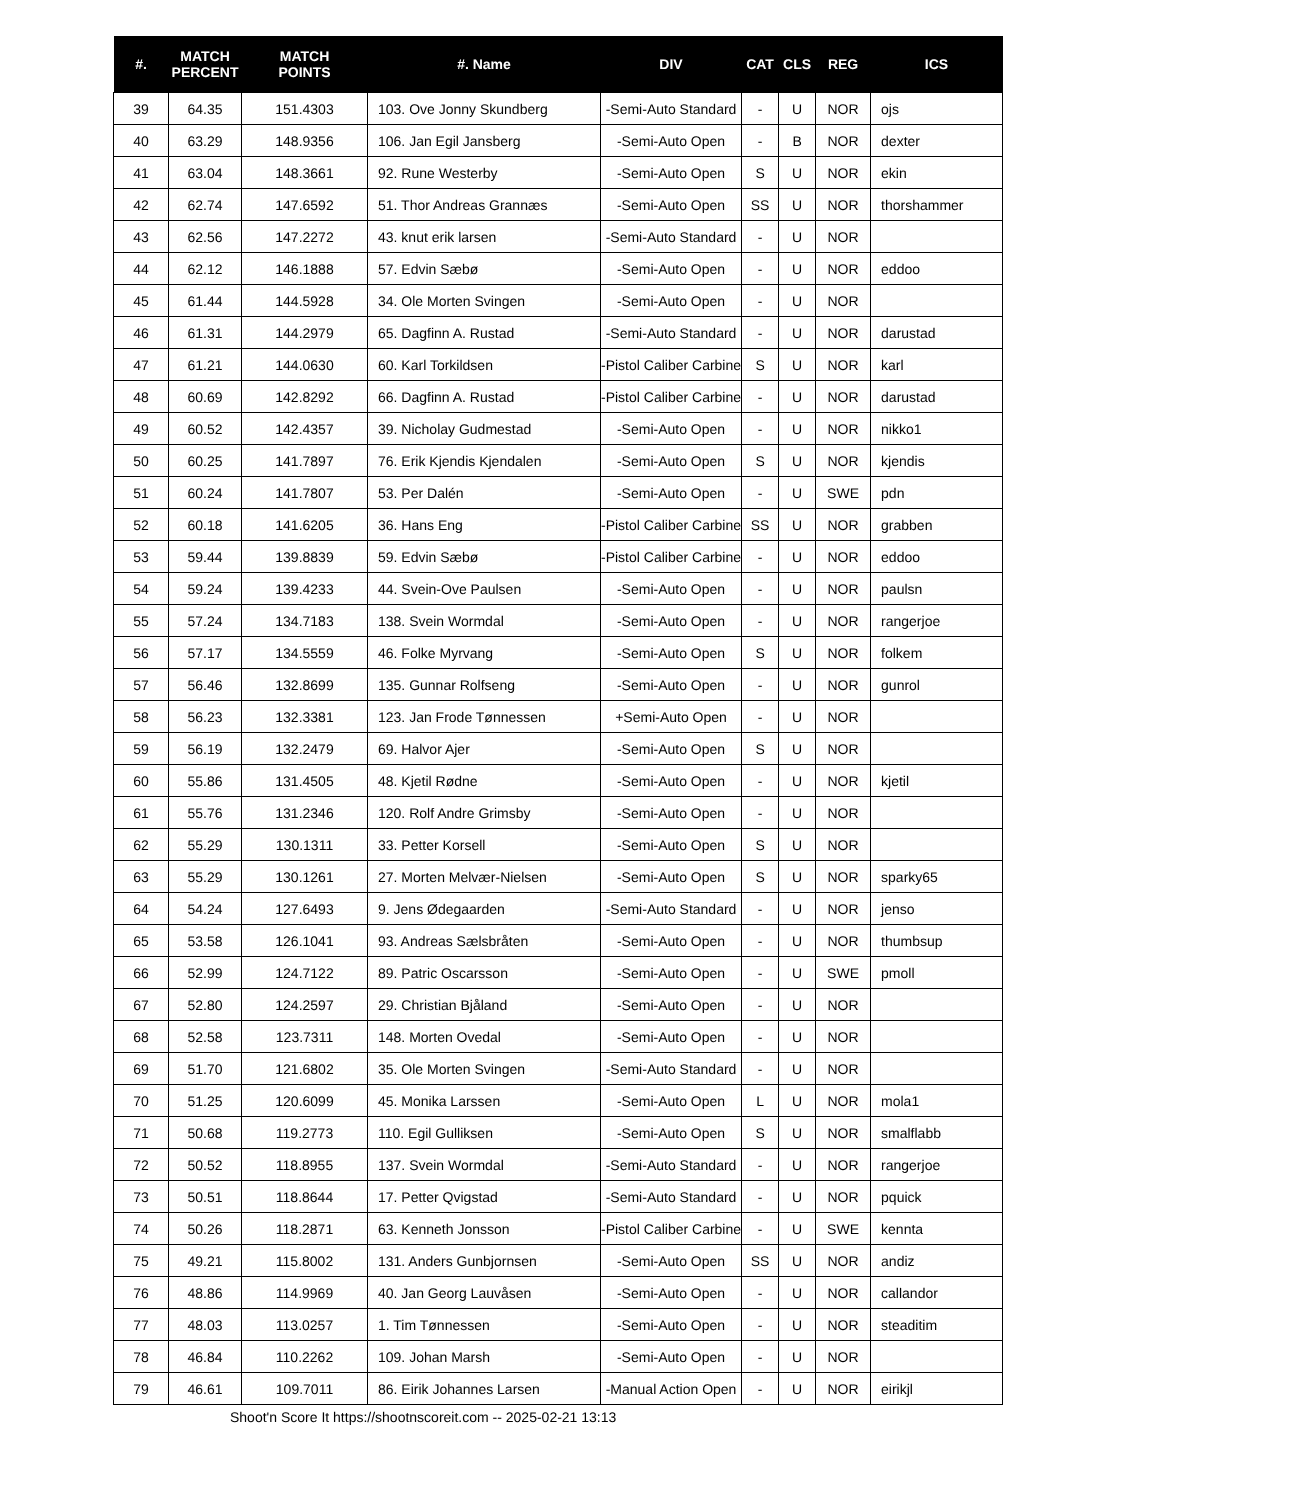| #. | MATCH PERCENT | MATCH POINTS | #. Name | DIV | CAT | CLS | REG | ICS |
| --- | --- | --- | --- | --- | --- | --- | --- | --- |
| 39 | 64.35 | 151.4303 | 103. Ove Jonny Skundberg | -Semi-Auto Standard | - | U | NOR | ojs |
| 40 | 63.29 | 148.9356 | 106. Jan Egil Jansberg | -Semi-Auto Open | - | B | NOR | dexter |
| 41 | 63.04 | 148.3661 | 92. Rune Westerby | -Semi-Auto Open | S | U | NOR | ekin |
| 42 | 62.74 | 147.6592 | 51. Thor Andreas Grannæs | -Semi-Auto Open | SS | U | NOR | thorshammer |
| 43 | 62.56 | 147.2272 | 43. knut erik larsen | -Semi-Auto Standard | - | U | NOR | |
| 44 | 62.12 | 146.1888 | 57. Edvin Sæbø | -Semi-Auto Open | - | U | NOR | eddoo |
| 45 | 61.44 | 144.5928 | 34. Ole Morten Svingen | -Semi-Auto Open | - | U | NOR | |
| 46 | 61.31 | 144.2979 | 65. Dagfinn A. Rustad | -Semi-Auto Standard | - | U | NOR | darustad |
| 47 | 61.21 | 144.0630 | 60. Karl Torkildsen | -Pistol Caliber Carbine | S | U | NOR | karl |
| 48 | 60.69 | 142.8292 | 66. Dagfinn A. Rustad | -Pistol Caliber Carbine | - | U | NOR | darustad |
| 49 | 60.52 | 142.4357 | 39. Nicholay Gudmestad | -Semi-Auto Open | - | U | NOR | nikko1 |
| 50 | 60.25 | 141.7897 | 76. Erik Kjendis Kjendalen | -Semi-Auto Open | S | U | NOR | kjendis |
| 51 | 60.24 | 141.7807 | 53. Per Dalén | -Semi-Auto Open | - | U | SWE | pdn |
| 52 | 60.18 | 141.6205 | 36. Hans Eng | -Pistol Caliber Carbine | SS | U | NOR | grabben |
| 53 | 59.44 | 139.8839 | 59. Edvin Sæbø | -Pistol Caliber Carbine | - | U | NOR | eddoo |
| 54 | 59.24 | 139.4233 | 44. Svein-Ove Paulsen | -Semi-Auto Open | - | U | NOR | paulsn |
| 55 | 57.24 | 134.7183 | 138. Svein Wormdal | -Semi-Auto Open | - | U | NOR | rangerjoe |
| 56 | 57.17 | 134.5559 | 46. Folke Myrvang | -Semi-Auto Open | S | U | NOR | folkem |
| 57 | 56.46 | 132.8699 | 135. Gunnar Rolfseng | -Semi-Auto Open | - | U | NOR | gunrol |
| 58 | 56.23 | 132.3381 | 123. Jan Frode Tønnessen | +Semi-Auto Open | - | U | NOR | |
| 59 | 56.19 | 132.2479 | 69. Halvor Ajer | -Semi-Auto Open | S | U | NOR | |
| 60 | 55.86 | 131.4505 | 48. Kjetil Rødne | -Semi-Auto Open | - | U | NOR | kjetil |
| 61 | 55.76 | 131.2346 | 120. Rolf Andre Grimsby | -Semi-Auto Open | - | U | NOR | |
| 62 | 55.29 | 130.1311 | 33. Petter Korsell | -Semi-Auto Open | S | U | NOR | |
| 63 | 55.29 | 130.1261 | 27. Morten Melvær-Nielsen | -Semi-Auto Open | S | U | NOR | sparky65 |
| 64 | 54.24 | 127.6493 | 9. Jens Ødegaarden | -Semi-Auto Standard | - | U | NOR | jenso |
| 65 | 53.58 | 126.1041 | 93. Andreas Sælsbråten | -Semi-Auto Open | - | U | NOR | thumbsup |
| 66 | 52.99 | 124.7122 | 89. Patric Oscarsson | -Semi-Auto Open | - | U | SWE | pmoll |
| 67 | 52.80 | 124.2597 | 29. Christian Bjåland | -Semi-Auto Open | - | U | NOR | |
| 68 | 52.58 | 123.7311 | 148. Morten Ovedal | -Semi-Auto Open | - | U | NOR | |
| 69 | 51.70 | 121.6802 | 35. Ole Morten Svingen | -Semi-Auto Standard | - | U | NOR | |
| 70 | 51.25 | 120.6099 | 45. Monika Larssen | -Semi-Auto Open | L | U | NOR | mola1 |
| 71 | 50.68 | 119.2773 | 110. Egil Gulliksen | -Semi-Auto Open | S | U | NOR | smalflabb |
| 72 | 50.52 | 118.8955 | 137. Svein Wormdal | -Semi-Auto Standard | - | U | NOR | rangerjoe |
| 73 | 50.51 | 118.8644 | 17. Petter Qvigstad | -Semi-Auto Standard | - | U | NOR | pquick |
| 74 | 50.26 | 118.2871 | 63. Kenneth Jonsson | -Pistol Caliber Carbine | - | U | SWE | kennta |
| 75 | 49.21 | 115.8002 | 131. Anders Gunbjornsen | -Semi-Auto Open | SS | U | NOR | andiz |
| 76 | 48.86 | 114.9969 | 40. Jan Georg Lauvåsen | -Semi-Auto Open | - | U | NOR | callandor |
| 77 | 48.03 | 113.0257 | 1. Tim Tønnessen | -Semi-Auto Open | - | U | NOR | steaditim |
| 78 | 46.84 | 110.2262 | 109. Johan Marsh | -Semi-Auto Open | - | U | NOR | |
| 79 | 46.61 | 109.7011 | 86. Eirik Johannes Larsen | -Manual Action Open | - | U | NOR | eirikjl |
Shoot'n Score It https://shootnscoreit.com -- 2025-02-21 13:13